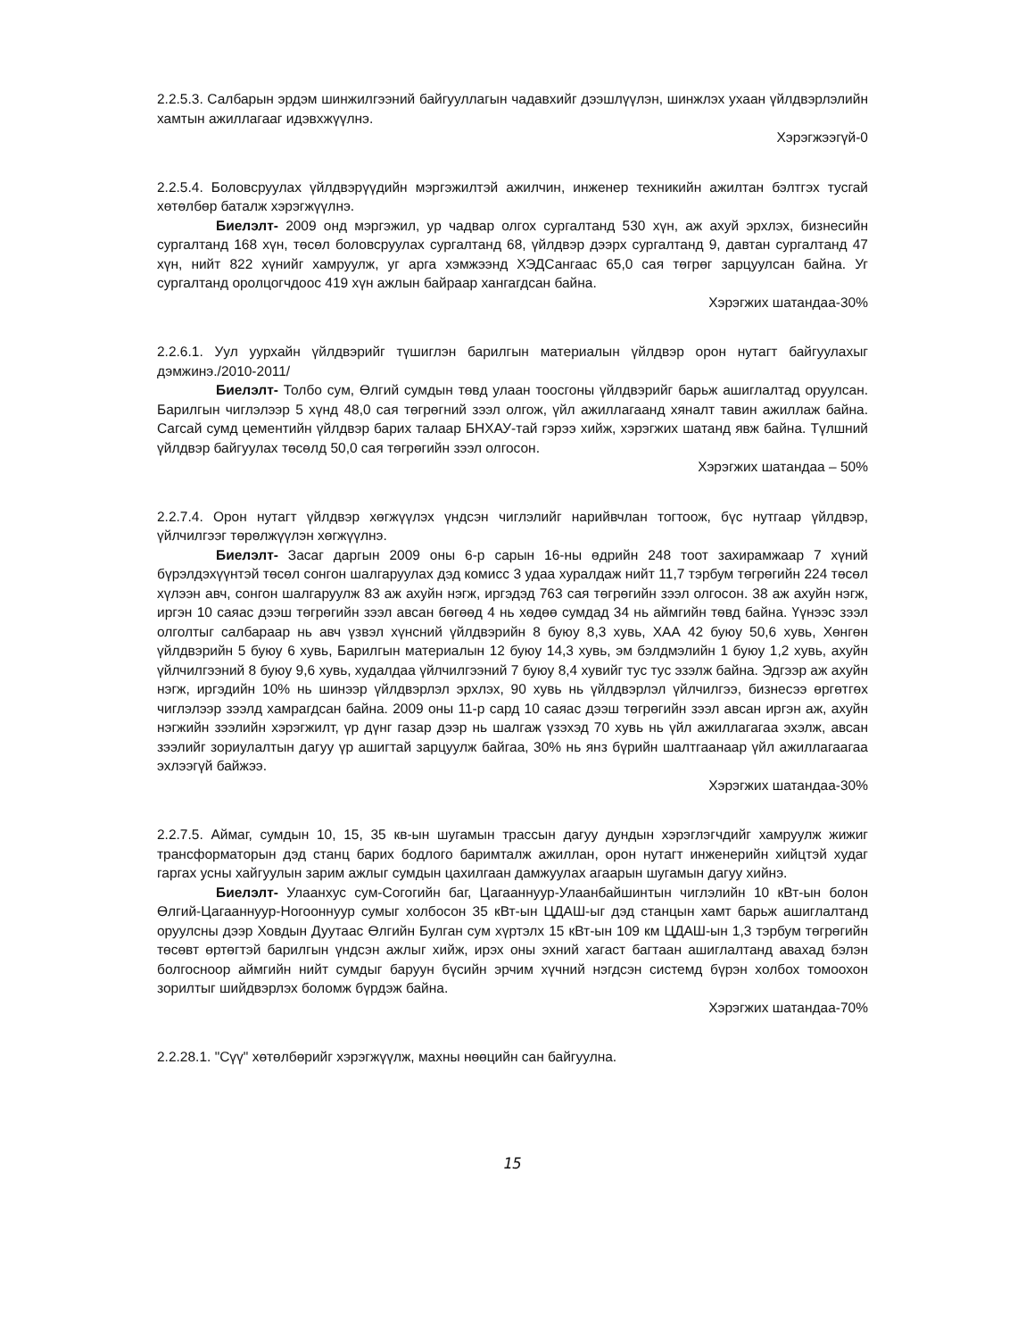2.2.5.3. Салбарын эрдэм шинжилгээний байгууллагын чадавхийг дээшлүүлэн, шинжлэх ухаан үйлдвэрлэлийн хамтын ажиллагааг идэвхжүүлнэ.
Хэрэгжээгүй-0
2.2.5.4. Боловсруулах үйлдвэрүүдийн мэргэжилтэй ажилчин, инженер техникийн ажилтан бэлтгэх тусгай хөтөлбөр баталж хэрэгжүүлнэ.
Биелэлт- 2009 онд мэргэжил, ур чадвар олгох сургалтанд 530 хүн, аж ахуй эрхлэх, бизнесийн сургалтанд 168 хүн, төсөл боловсруулах сургалтанд 68, үйлдвэр дээрх сургалтанд 9, давтан сургалтанд 47 хүн, нийт 822 хүнийг хамруулж, уг арга хэмжээнд ХЭДСангаас 65,0 сая төгрөг зарцуулсан байна. Уг сургалтанд оролцогчдоос 419 хүн ажлын байраар хангагдсан байна.
Хэрэгжих шатандаа-30%
2.2.6.1. Уул уурхайн үйлдвэрийг түшиглэн барилгын материалын үйлдвэр орон нутагт байгуулахыг дэмжинэ./2010-2011/
Биелэлт- Толбо сум, Өлгий сумдын төвд улаан тоосгоны үйлдвэрийг барьж ашиглалтад оруулсан. Барилгын чиглэлээр 5 хүнд 48,0 сая төгрөгний зээл олгож, үйл ажиллагаанд хяналт тавин ажиллаж байна. Сагсай сумд цементийн үйлдвэр барих талаар БНХАУ-тай гэрээ хийж, хэрэгжих шатанд явж байна. Түлшний үйлдвэр байгуулах төсөлд 50,0 сая төгрөгийн зээл олгосон.
Хэрэгжих шатандаа – 50%
2.2.7.4. Орон нутагт үйлдвэр хөгжүүлэх үндсэн чиглэлийг нарийвчлан тогтоож, бүс нутгаар үйлдвэр, үйлчилгээг төрөлжүүлэн хөгжүүлнэ.
Биелэлт- Засаг даргын 2009 оны 6-р сарын 16-ны өдрийн 248 тоот захирамжаар 7 хүний бүрэлдэхүүнтэй төсөл сонгон шалгаруулах дэд комисс 3 удаа хуралдаж нийт 11,7 тэрбум төгрөгийн 224 төсөл хүлээн авч, сонгон шалгаруулж 83 аж ахуйн нэгж, иргэдэд 763 сая төгрөгийн зээл олгосон. 38 аж ахуйн нэгж, иргэн 10 саяас дээш төгрөгийн зээл авсан бөгөөд 4 нь хөдөө сумдад 34 нь аймгийн төвд байна. Үүнээс зээл олголтыг салбараар нь авч үзвэл хүнсний үйлдвэрийн 8 буюу 8,3 хувь, ХАА 42 буюу 50,6 хувь, Хөнгөн үйлдвэрийн 5 буюу 6 хувь, Барилгын материалын 12 буюу 14,3 хувь, эм бэлдмэлийн 1 буюу 1,2 хувь, ахуйн үйлчилгээний 8 буюу 9,6 хувь, худалдаа үйлчилгээний 7 буюу 8,4 хувийг тус тус эзэлж байна. Эдгээр аж ахуйн нэгж, иргэдийн 10% нь шинээр үйлдвэрлэл эрхлэх, 90 хувь нь үйлдвэрлэл үйлчилгээ, бизнесээ өргөтгөх чиглэлээр зээлд хамрагдсан байна. 2009 оны 11-р сард 10 саяас дээш төгрөгийн зээл авсан иргэн аж, ахуйн нэгжийн зээлийн хэрэгжилт, үр дүнг газар дээр нь шалгаж үзэхэд 70 хувь нь үйл ажиллагагаа эхэлж, авсан зээлийг зориулалтын дагуу үр ашигтай зарцуулж байгаа, 30% нь янз бүрийн шалтгаанаар үйл ажиллагаагаа эхлээгүй байжээ.
Хэрэгжих шатандаа-30%
2.2.7.5. Аймаг, сумдын 10, 15, 35 кв-ын шугамын трассын дагуу дундын хэрэглэгчдийг хамруулж жижиг трансформаторын дэд станц барих бодлого баримталж ажиллан, орон нутагт инженерийн хийцтэй худаг гаргах усны хайгуулын зарим ажлыг сумдын цахилгаан дамжуулах агаарын шугамын дагуу хийнэ.
Биелэлт- Улаанхус сум-Согогийн баг, Цагааннуур-Улаанбайшинтын чиглэлийн 10 кВт-ын болон Өлгий-Цагааннуур-Ногооннуур сумыг холбосон 35 кВт-ын ЦДАШ-ыг дэд станцын хамт барьж ашиглалтанд оруулсны дээр Ховдын Дуутаас Өлгийн Булган сум хүртэлх 15 кВт-ын 109 км ЦДАШ-ын 1,3 тэрбум төгрөгийн төсөвт өртөгтэй барилгын үндсэн ажлыг хийж, ирэх оны эхний хагаст багтаан ашиглалтанд авахад бэлэн болгосноор аймгийн нийт сумдыг баруун бүсийн эрчим хүчний нэгдсэн системд бүрэн холбох томоохон зорилтыг шийдвэрлэх боломж бүрдэж байна.
Хэрэгжих шатандаа-70%
2.2.28.1. "Сүү" хөтөлбөрийг хэрэгжүүлж, махны нөөцийн сан байгуулна.
15